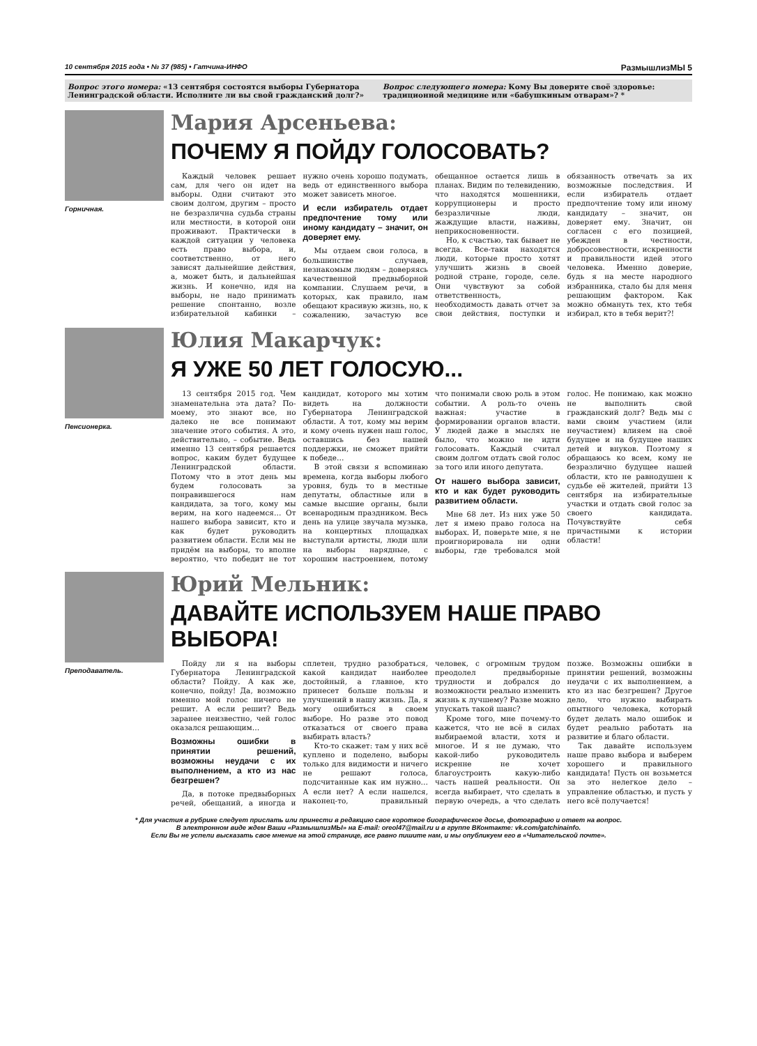10 сентября 2015 года • № 37 (985) • Гатчина-ИНФО РазмышлизМЫ 5
Вопрос этого номера: «13 сентября состоятся выборы Губернатора Ленинградской области. Исполните ли вы свой гражданский долг?»
Вопрос следующего номера: Кому Вы доверите своё здоровье: традиционной медицине или «бабушкиным отварам»? *
Горничная.
Мария Арсеньева:
ПОЧЕМУ Я ПОЙДУ ГОЛОСОВАТЬ?
Каждый человек решает сам, для чего он идет на выборы. Одни считают это своим долгом, другим – просто не безразлична судьба страны или местности, в которой они проживают. Практически в каждой ситуации у человека есть право выбора, и, соответственно, от него зависят дальнейшие действия, а, может быть, и дальнейшая жизнь. И конечно, идя на выборы, не надо принимать решение спонтанно, возле избирательной кабинки – нужно очень хорошо подумать, ведь от единственного выбора может зависеть многое.
И если избиратель отдает предпочтение тому или иному кандидату – значит, он доверяет ему.
Мы отдаем свои голоса, в большинстве случаев, незнакомым людям – доверяясь качественной предвыборной компании. Слушаем речи, в которых, как правило, нам обещают красивую жизнь, но, к сожалению, зачастую все обещанное остается лишь в планах. Видим по телевидению, что находятся мошенники, коррупционеры и просто безразличные люди, жаждущие власти, наживы, неприкосновенности.
Но, к счастью, так бывает не всегда. Все-таки находятся люди, которые просто хотят улучшить жизнь в своей родной стране, городе, селе. Они чувствуют за собой ответственность, необходимость давать отчет за свои действия, поступки и обязанность отвечать за их возможные последствия. И если избиратель отдает предпочтение тому или иному кандидату – значит, он доверяет ему. Значит, он согласен с его позицией, убежден в честности, добросовестности, искренности и правильности идей этого человека. Именно доверие, будь я на месте народного избранника, стало бы для меня решающим фактором. Как можно обмануть тех, кто тебя избирал, кто в тебя верит?!
Пенсионерка.
Юлия Макарчук:
Я УЖЕ 50 ЛЕТ ГОЛОСУЮ...
13 сентября 2015 год. Чем знаменательна эта дата? По-моему, это знают все, но далеко не все понимают значение этого события. А это, действительно, – событие. Ведь именно 13 сентября решается вопрос, каким будет будущее Ленинградской области. Потому что в этот день мы будем голосовать за понравившегося нам кандидата, за того, кому мы верим, на кого надеемся… От нашего выбора зависит, кто и как будет руководить развитием области. Если мы не придём на выборы, то вполне вероятно, что победит не тот кандидат, которого мы хотим видеть на должности Губернатора Ленинградской области. А тот, кому мы верим и кому очень нужен наш голос, оставшись без нашей поддержки, не сможет прийти к победе…
В этой связи я вспоминаю времена, когда выборы любого уровня, будь то в местные депутаты, областные или в самые высшие органы, были всенародным праздником. Весь день на улице звучала музыка, на концертных площадках выступали артисты, люди шли на выборы нарядные, с хорошим настроением, потому что понимали свою роль в этом событии. А роль-то очень важная: участие в формировании органов власти. У людей даже в мыслях не было, что можно не идти голосовать. Каждый считал своим долгом отдать свой голос за того или иного депутата.
От нашего выбора зависит, кто и как будет руководить развитием области.
Мне 68 лет. Из них уже 50 лет я имею право голоса на выборах. И, поверьте мне, я не проигнорировала ни одни выборы, где требовался мой голос. Не понимаю, как можно не выполнить свой гражданский долг? Ведь мы с вами своим участием (или неучастием) влияем на своё будущее и на будущее наших детей и внуков. Поэтому я обращаюсь ко всем, кому не безразлично будущее нашей области, кто не равнодушен к судьбе её жителей, прийти 13 сентября на избирательные участки и отдать свой голос за своего кандидата. Почувствуйте себя причастными к истории области!
Преподаватель.
Юрий Мельник:
ДАВАЙТЕ ИСПОЛЬЗУЕМ НАШЕ ПРАВО ВЫБОРА!
Пойду ли я на выборы Губернатора Ленинградской области? Пойду. А как же, конечно, пойду! Да, возможно именно мой голос ничего не решит. А если решит? Ведь заранее неизвестно, чей голос оказался решающим…
Возможны ошибки в принятии решений, возможны неудачи с их выполнением, а кто из нас безгрешен?
Да, в потоке предвыборных речей, обещаний, а иногда и сплетен, трудно разобраться, какой кандидат наиболее достойный, а главное, кто принесет больше пользы и улучшений в нашу жизнь. Да, я могу ошибиться в своем выборе. Но разве это повод отказаться от своего права выбирать власть?
Кто-то скажет: там у них всё куплено и поделено, выборы только для видимости и ничего не решают голоса, подсчитанные как им нужно… А если нет? А если нашелся, наконец-то, правильный человек, с огромным трудом преодолел предвыборные трудности и добрался до возможности реально изменить жизнь к лучшему? Разве можно упускать такой шанс?
Кроме того, мне почему-то кажется, что не всё в силах выбираемой власти, хотя и многое. И я не думаю, что какой-либо руководитель искренне не хочет благоустроить какую-либо часть нашей реальности. Он всегда выбирает, что сделать в первую очередь, а что сделать позже. Возможны ошибки в принятии решений, возможны неудачи с их выполнением, а кто из нас безгрешен? Другое дело, что нужно выбирать опытного человека, который будет делать мало ошибок и будет реально работать на развитие и благо области.
Так давайте используем наше право выбора и выберем хорошего и правильного кандидата! Пусть он возьмется за это нелегкое дело – управление областью, и пусть у него всё получается!
* Для участия в рубрике следует прислать или принести в редакцию свое короткое биографическое досье, фотографию и ответ на вопрос.
В электронном виде ждем Ваши «РазмышлизМЫ» на E-mail: oreol47@mail.ru и в группе ВКонтакте: vk.com/gatchinainfo.
Если Вы не успели высказать свое мнение на этой странице, все равно пишите нам, и мы опубликуем его в «Читательской почте».